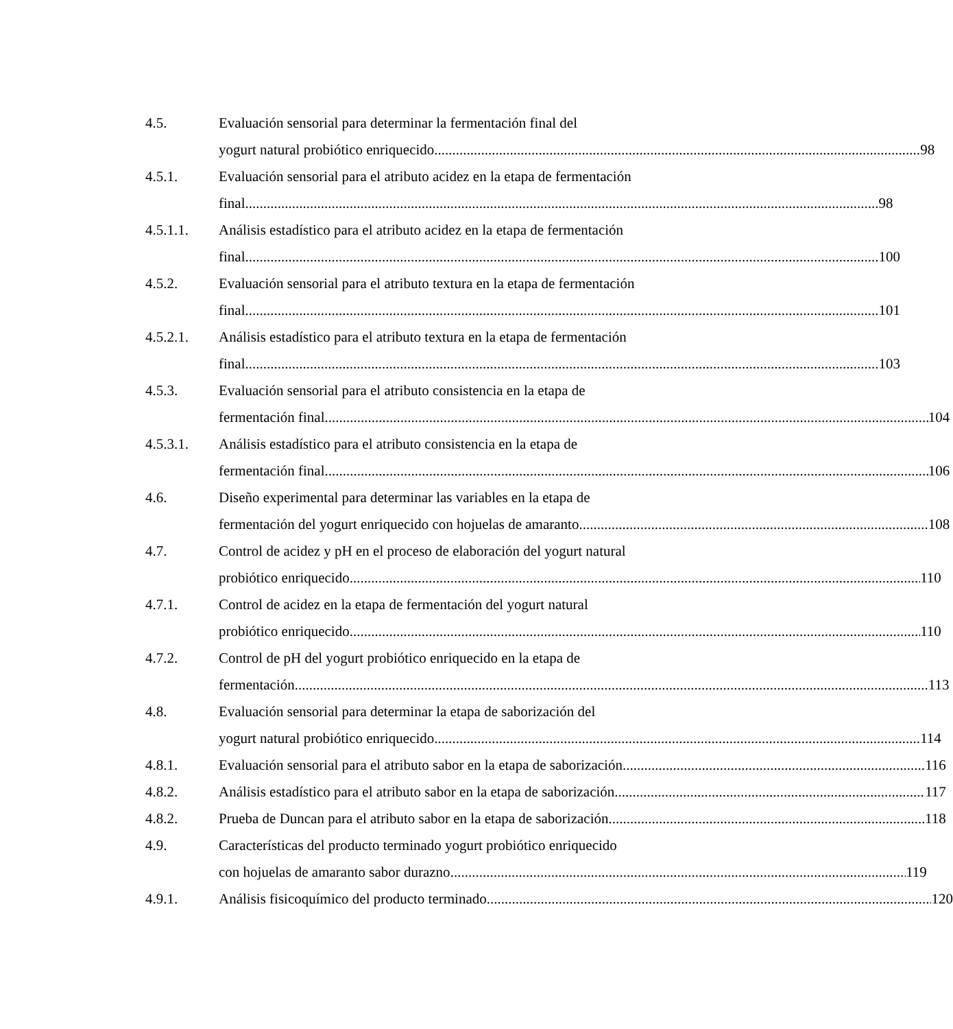4.5. Evaluación sensorial para determinar la fermentación final del
yogurt natural probiótico enriquecido 98
4.5.1. Evaluación sensorial para el atributo acidez en la etapa de fermentación
final 98
4.5.1.1. Análisis estadístico para el atributo acidez en la etapa de fermentación
final 100
4.5.2. Evaluación sensorial para el atributo textura en la etapa de fermentación
final 101
4.5.2.1. Análisis estadístico para el atributo textura en la etapa de fermentación
final 103
4.5.3. Evaluación sensorial para el atributo consistencia en la etapa de
fermentación final 104
4.5.3.1. Análisis estadístico para el atributo consistencia en la etapa de
fermentación final 106
4.6. Diseño experimental para determinar las variables en la etapa de
fermentación del yogurt enriquecido con hojuelas de amaranto 108
4.7. Control de acidez y pH en el proceso de elaboración del yogurt natural
probiótico enriquecido 110
4.7.1. Control de acidez en la etapa de fermentación del yogurt natural
probiótico enriquecido 110
4.7.2. Control de pH del yogurt probiótico enriquecido en la etapa de
fermentación 113
4.8. Evaluación sensorial para determinar la etapa de saborización del
yogurt natural probiótico enriquecido 114
4.8.1. Evaluación sensorial para el atributo sabor en la etapa de saborización 116
4.8.2. Análisis estadístico para el atributo sabor en la etapa de saborización 117
4.8.2. Prueba de Duncan para el atributo sabor en la etapa de saborización 118
4.9. Características del producto terminado yogurt probiótico enriquecido
con hojuelas de amaranto sabor durazno 119
4.9.1. Análisis fisicoquímico del producto terminado 120